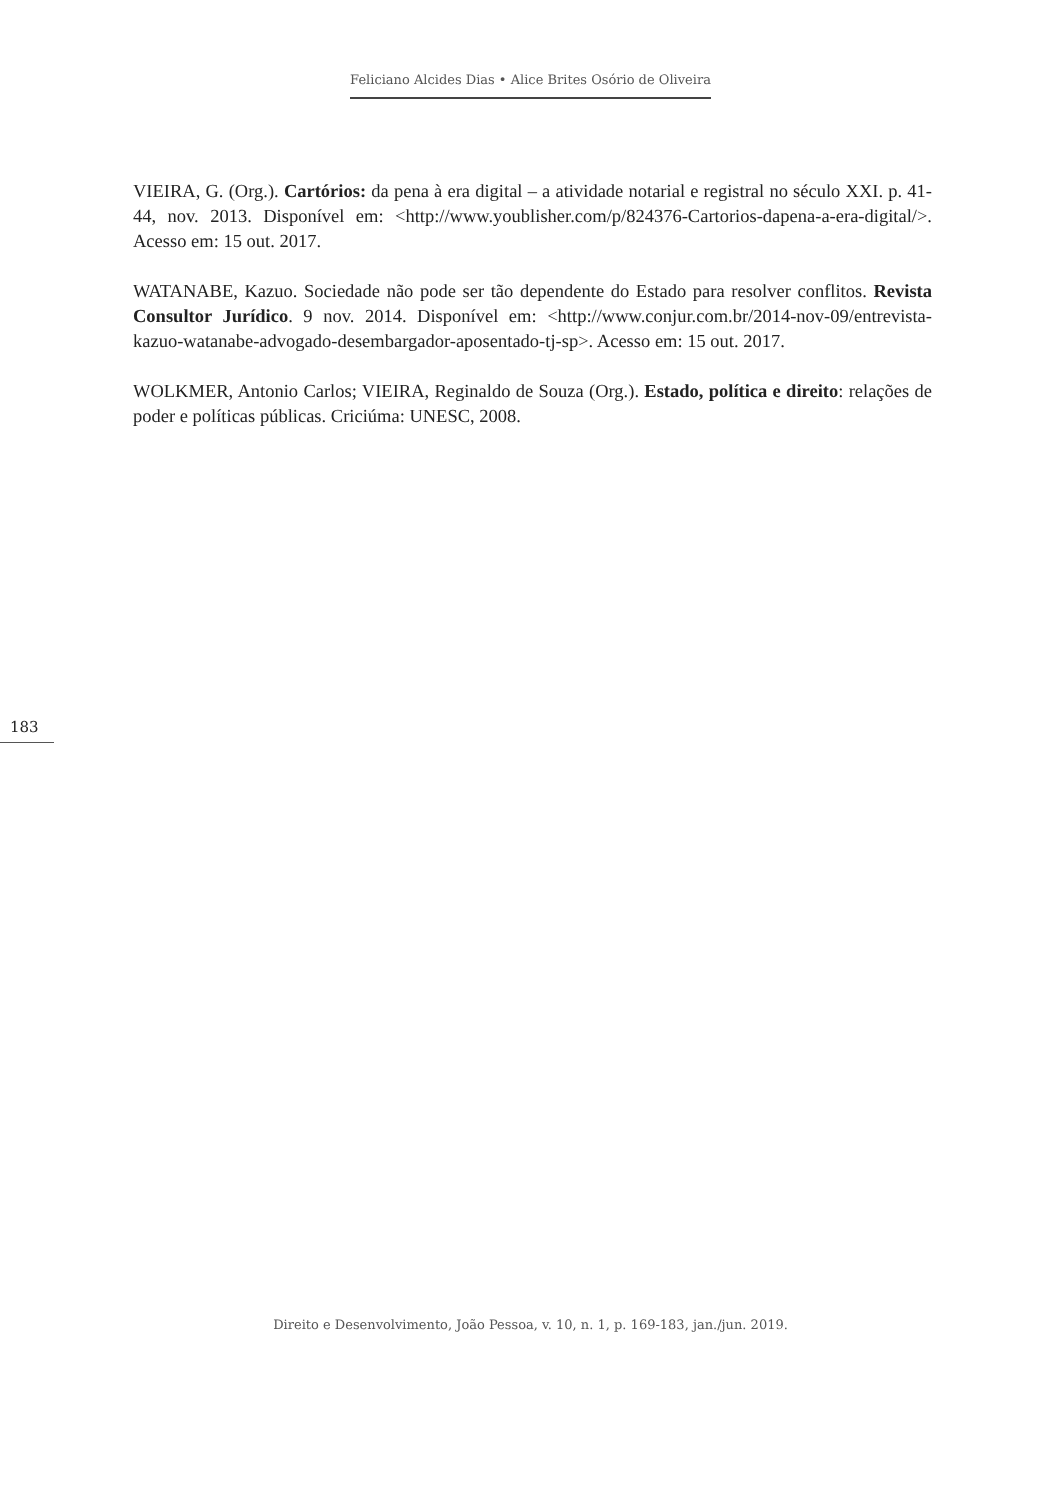Feliciano Alcides Dias • Alice Brites Osório de Oliveira
VIEIRA, G. (Org.). Cartórios: da pena à era digital – a atividade notarial e registral no século XXI. p. 41-44, nov. 2013. Disponível em: <http://www.youblisher.com/p/824376-Cartorios-dapena-a-era-digital/>. Acesso em: 15 out. 2017.
WATANABE, Kazuo. Sociedade não pode ser tão dependente do Estado para resolver conflitos. Revista Consultor Jurídico. 9 nov. 2014. Disponível em: <http://www.conjur.com.br/2014-nov-09/entrevista-kazuo-watanabe-advogado-desembargador-aposentado-tj-sp>. Acesso em: 15 out. 2017.
WOLKMER, Antonio Carlos; VIEIRA, Reginaldo de Souza (Org.). Estado, política e direito: relações de poder e políticas públicas. Criciúma: UNESC, 2008.
183
Direito e Desenvolvimento, João Pessoa, v. 10, n. 1, p. 169-183, jan./jun. 2019.